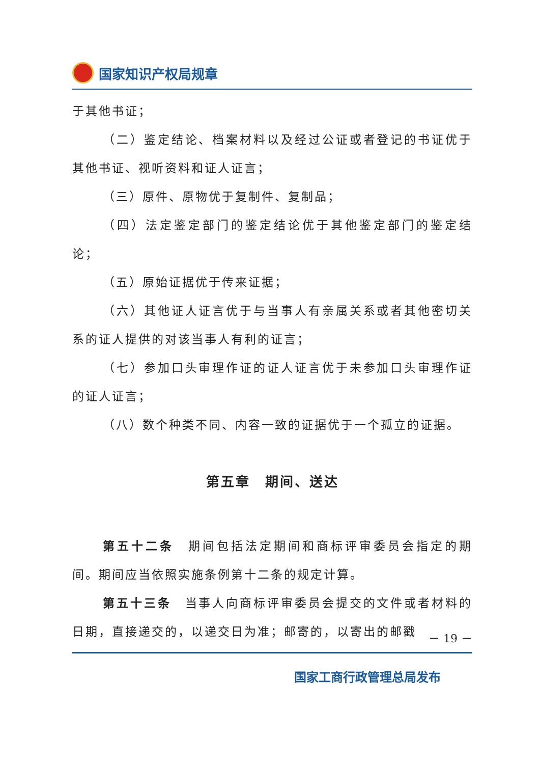国家知识产权局规章
于其他书证；
（二）鉴定结论、档案材料以及经过公证或者登记的书证优于其他书证、视听资料和证人证言；
（三）原件、原物优于复制件、复制品；
（四）法定鉴定部门的鉴定结论优于其他鉴定部门的鉴定结论；
（五）原始证据优于传来证据；
（六）其他证人证言优于与当事人有亲属关系或者其他密切关系的证人提供的对该当事人有利的证言；
（七）参加口头审理作证的证人证言优于未参加口头审理作证的证人证言；
（八）数个种类不同、内容一致的证据优于一个孤立的证据。
第五章　期间、送达
第五十二条　期间包括法定期间和商标评审委员会指定的期间。期间应当依照实施条例第十二条的规定计算。
第五十三条　当事人向商标评审委员会提交的文件或者材料的日期，直接递交的，以递交日为准；邮寄的，以寄出的邮戳
－ 19 －
国家工商行政管理总局发布